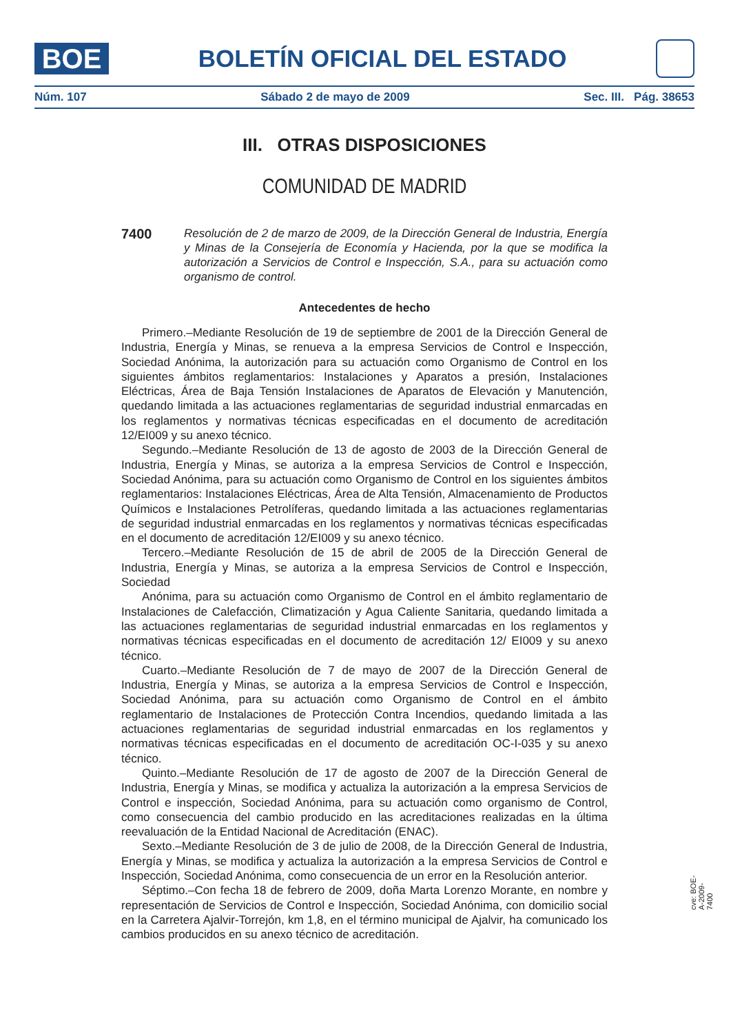BOE
BOLETÍN OFICIAL DEL ESTADO
Núm. 107 Sábado 2 de mayo de 2009 Sec. III. Pág. 38653
III. OTRAS DISPOSICIONES
COMUNIDAD DE MADRID
7400
Resolución de 2 de marzo de 2009, de la Dirección General de Industria, Energía y Minas de la Consejería de Economía y Hacienda, por la que se modifica la autorización a Servicios de Control e Inspección, S.A., para su actuación como organismo de control.
Antecedentes de hecho
Primero.–Mediante Resolución de 19 de septiembre de 2001 de la Dirección General de Industria, Energía y Minas, se renueva a la empresa Servicios de Control e Inspección, Sociedad Anónima, la autorización para su actuación como Organismo de Control en los siguientes ámbitos reglamentarios: Instalaciones y Aparatos a presión, Instalaciones Eléctricas, Área de Baja Tensión Instalaciones de Aparatos de Elevación y Manutención, quedando limitada a las actuaciones reglamentarias de seguridad industrial enmarcadas en los reglamentos y normativas técnicas especificadas en el documento de acreditación 12/EI009 y su anexo técnico.
Segundo.–Mediante Resolución de 13 de agosto de 2003 de la Dirección General de Industria, Energía y Minas, se autoriza a la empresa Servicios de Control e Inspección, Sociedad Anónima, para su actuación como Organismo de Control en los siguientes ámbitos reglamentarios: Instalaciones Eléctricas, Área de Alta Tensión, Almacenamiento de Productos Químicos e Instalaciones Petrolíferas, quedando limitada a las actuaciones reglamentarias de seguridad industrial enmarcadas en los reglamentos y normativas técnicas especificadas en el documento de acreditación 12/EI009 y su anexo técnico.
Tercero.–Mediante Resolución de 15 de abril de 2005 de la Dirección General de Industria, Energía y Minas, se autoriza a la empresa Servicios de Control e Inspección, Sociedad
Anónima, para su actuación como Organismo de Control en el ámbito reglamentario de Instalaciones de Calefacción, Climatización y Agua Caliente Sanitaria, quedando limitada a las actuaciones reglamentarias de seguridad industrial enmarcadas en los reglamentos y normativas técnicas especificadas en el documento de acreditación 12/ EI009 y su anexo técnico.
Cuarto.–Mediante Resolución de 7 de mayo de 2007 de la Dirección General de Industria, Energía y Minas, se autoriza a la empresa Servicios de Control e Inspección, Sociedad Anónima, para su actuación como Organismo de Control en el ámbito reglamentario de Instalaciones de Protección Contra Incendios, quedando limitada a las actuaciones reglamentarias de seguridad industrial enmarcadas en los reglamentos y normativas técnicas especificadas en el documento de acreditación OC-I-035 y su anexo técnico.
Quinto.–Mediante Resolución de 17 de agosto de 2007 de la Dirección General de Industria, Energía y Minas, se modifica y actualiza la autorización a la empresa Servicios de Control e inspección, Sociedad Anónima, para su actuación como organismo de Control, como consecuencia del cambio producido en las acreditaciones realizadas en la última reevaluación de la Entidad Nacional de Acreditación (ENAC).
Sexto.–Mediante Resolución de 3 de julio de 2008, de la Dirección General de Industria, Energía y Minas, se modifica y actualiza la autorización a la empresa Servicios de Control e Inspección, Sociedad Anónima, como consecuencia de un error en la Resolución anterior.
Séptimo.–Con fecha 18 de febrero de 2009, doña Marta Lorenzo Morante, en nombre y representación de Servicios de Control e Inspección, Sociedad Anónima, con domicilio social en la Carretera Ajalvir-Torrejón, km 1,8, en el término municipal de Ajalvir, ha comunicado los cambios producidos en su anexo técnico de acreditación.
cve: BOE-A-2009-7400